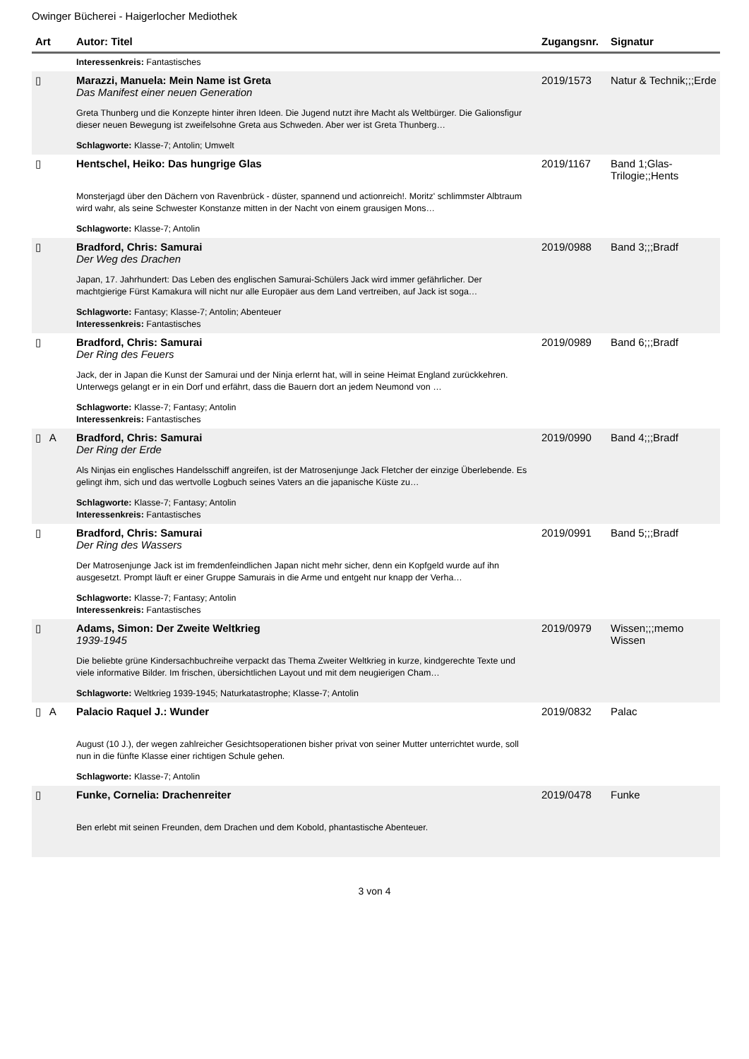Owinger Bücherei - Haigerlocher Mediothek
| Art | Autor: Titel | Zugangsnr. | Signatur |
| --- | --- | --- | --- |
| | Interessenkreis: Fantastisches | | |
| ▯ | Marazzi, Manuela: Mein Name ist Greta Das Manifest einer neuen Generation Greta Thunberg und die Konzepte hinter ihren Ideen. Die Jugend nutzt ihre Macht als Weltbürger. Die Galionsfigur dieser neuen Bewegung ist zweifelsohne Greta aus Schweden. Aber wer ist Greta Thunberg… Schlagworte: Klasse-7; Antolin; Umwelt | 2019/1573 | Natur & Technik;;;Erde |
| ▯ | Hentschel, Heiko: Das hungrige Glas Monsterjagd über den Dächern von Ravenbrück - düster, spannend und actionreich!. Moritz' schlimmster Albtraum wird wahr, als seine Schwester Konstanze mitten in der Nacht von einem grausigen Mons… Schlagworte: Klasse-7; Antolin | 2019/1167 | Band 1;Glas-Trilogie;;Hents |
| ▯ | Bradford, Chris: Samurai Der Weg des Drachen Japan, 17. Jahrhundert: Das Leben des englischen Samurai-Schülers Jack wird immer gefährlicher. Der machtgierige Fürst Kamakura will nicht nur alle Europäer aus dem Land vertreiben, auf Jack ist soga… Schlagworte: Fantasy; Klasse-7; Antolin; Abenteuer Interessenkreis: Fantastisches | 2019/0988 | Band 3;;;Bradf |
| ▯ | Bradford, Chris: Samurai Der Ring des Feuers Jack, der in Japan die Kunst der Samurai und der Ninja erlernt hat, will in seine Heimat England zurückkehren. Unterwegs gelangt er in ein Dorf und erfährt, dass die Bauern dort an jedem Neumond von … Schlagworte: Klasse-7; Fantasy; Antolin Interessenkreis: Fantastisches | 2019/0989 | Band 6;;;Bradf |
| ▯ A | Bradford, Chris: Samurai Der Ring der Erde Als Ninjas ein englisches Handelsschiff angreifen, ist der Matrosenjunge Jack Fletcher der einzige Überlebende. Es gelingt ihm, sich und das wertvolle Logbuch seines Vaters an die japanische Küste zu… Schlagworte: Klasse-7; Fantasy; Antolin Interessenkreis: Fantastisches | 2019/0990 | Band 4;;;Bradf |
| ▯ | Bradford, Chris: Samurai Der Ring des Wassers Der Matrosenjunge Jack ist im fremdenfeindlichen Japan nicht mehr sicher, denn ein Kopfgeld wurde auf ihn ausgesetzt. Prompt läuft er einer Gruppe Samurais in die Arme und entgeht nur knapp der Verha… Schlagworte: Klasse-7; Fantasy; Antolin Interessenkreis: Fantastisches | 2019/0991 | Band 5;;;Bradf |
| ▯ | Adams, Simon: Der Zweite Weltkrieg 1939-1945 Die beliebte grüne Kindersachbuchreihe verpackt das Thema Zweiter Weltkrieg in kurze, kindgerechte Texte und viele informative Bilder. Im frischen, übersichtlichen Layout und mit dem neugierigen Cham… Schlagworte: Weltkrieg 1939-1945; Naturkatastrophe; Klasse-7; Antolin | 2019/0979 | Wissen;;;memo Wissen |
| ▯ A | Palacio Raquel J.: Wunder August (10 J.), der wegen zahlreicher Gesichtsoperationen bisher privat von seiner Mutter unterrichtet wurde, soll nun in die fünfte Klasse einer richtigen Schule gehen. Schlagworte: Klasse-7; Antolin | 2019/0832 | Palac |
| ▯ | Funke, Cornelia: Drachenreiter Ben erlebt mit seinen Freunden, dem Drachen und dem Kobold, phantastische Abenteuer. | 2019/0478 | Funke |
3 von 4